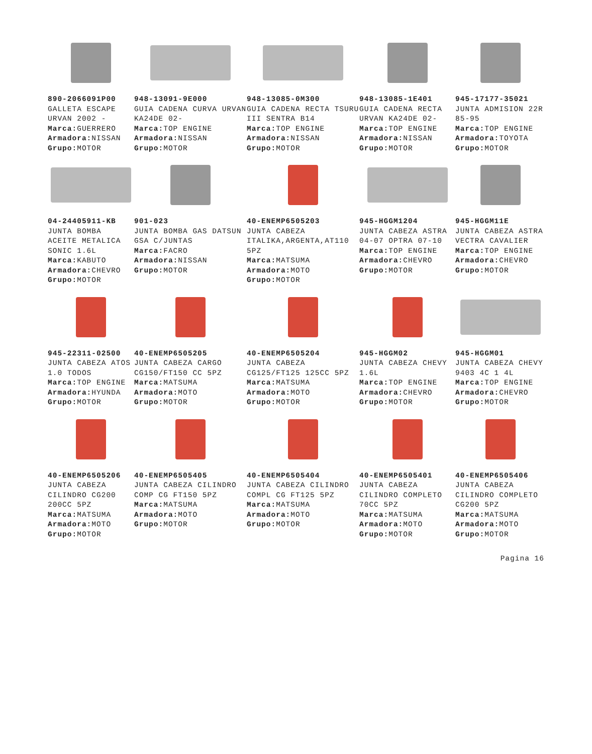890-2066091P00
GALLETA ESCAPE URVAN 2002 -
Marca: GUERRERO
Armadora: NISSAN
Grupo: MOTOR
948-13091-9E000
GUIA CADENA CURVA URVAN KA24DE 02-
Marca: TOP ENGINE
Armadora: NISSAN
Grupo: MOTOR
948-13085-0M300
GUIA CADENA RECTA TSURU III SENTRA B14
Marca: TOP ENGINE
Armadora: NISSAN
Grupo: MOTOR
948-13085-1E401
GUIA CADENA RECTA URVAN KA24DE 02-
Marca: TOP ENGINE
Armadora: NISSAN
Grupo: MOTOR
945-17177-35021
JUNTA ADMISION 22R 85-95
Marca: TOP ENGINE
Armadora: TOYOTA
Grupo: MOTOR
04-24405911-KB
JUNTA BOMBA ACEITE METALICA SONIC 1.6L
Marca: KABUTO
Armadora: CHEVRO
Grupo: MOTOR
901-023
JUNTA BOMBA GAS DATSUN GSA C/JUNTAS
Marca: FACRO
Armadora: NISSAN
Grupo: MOTOR
40-ENEMP6505203
JUNTA CABEZA ITALIKA,ARGENTA,AT110 5PZ
Marca: MATSUMA
Armadora: MOTO
Grupo: MOTOR
945-HGGM1204
JUNTA CABEZA ASTRA 04-07 OPTRA 07-10
Marca: TOP ENGINE
Armadora: CHEVRO
Grupo: MOTOR
945-HGGM11E
JUNTA CABEZA ASTRA VECTRA CAVALIER
Marca: TOP ENGINE
Armadora: CHEVRO
Grupo: MOTOR
945-22311-02500
JUNTA CABEZA ATOS 1.0 TODOS
Marca: TOP ENGINE
Armadora: HYUNDA
Grupo: MOTOR
40-ENEMP6505205
JUNTA CABEZA CARGO CG150/FT150 CC 5PZ
Marca: MATSUMA
Armadora: MOTO
Grupo: MOTOR
40-ENEMP6505204
JUNTA CABEZA CG125/FT125 125CC 5PZ
Marca: MATSUMA
Armadora: MOTO
Grupo: MOTOR
945-HGGM02
JUNTA CABEZA CHEVY 1.6L
Marca: TOP ENGINE
Armadora: CHEVRO
Grupo: MOTOR
945-HGGM01
JUNTA CABEZA CHEVY 9403 4C 1 4L
Marca: TOP ENGINE
Armadora: CHEVRO
Grupo: MOTOR
40-ENEMP6505206
JUNTA CABEZA CILINDRO CG200 200CC 5PZ
Marca: MATSUMA
Armadora: MOTO
Grupo: MOTOR
40-ENEMP6505405
JUNTA CABEZA CILINDRO COMP CG FT150 5PZ
Marca: MATSUMA
Armadora: MOTO
Grupo: MOTOR
40-ENEMP6505404
JUNTA CABEZA CILINDRO COMPL CG FT125 5PZ
Marca: MATSUMA
Armadora: MOTO
Grupo: MOTOR
40-ENEMP6505401
JUNTA CABEZA CILINDRO COMPLETO 70CC 5PZ
Marca: MATSUMA
Armadora: MOTO
Grupo: MOTOR
40-ENEMP6505406
JUNTA CABEZA CILINDRO COMPLETO CG200 5PZ
Marca: MATSUMA
Armadora: MOTO
Grupo: MOTOR
Pagina 16